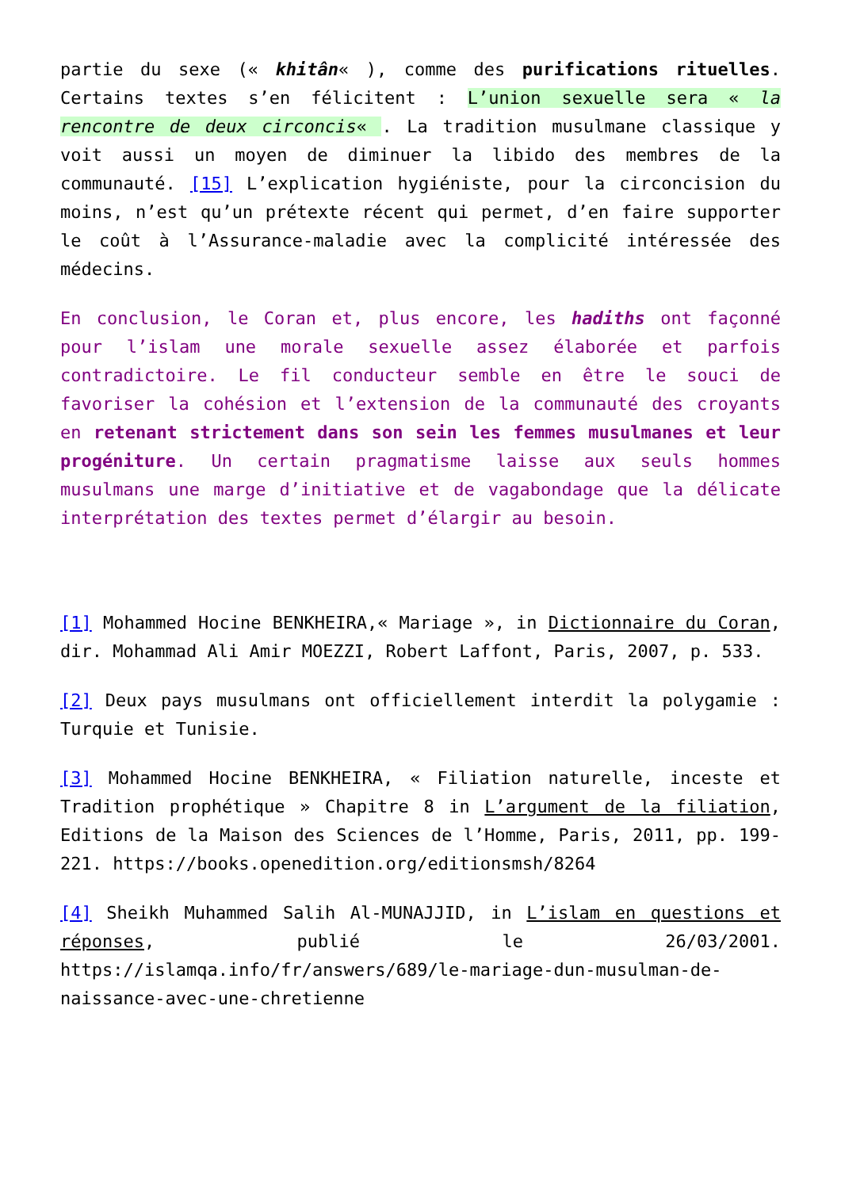partie du sexe (« khitân« ), comme des purifications rituelles. Certains textes s’en félicitent : L’union sexuelle sera « la rencontre de deux circoncis« . La tradition musulmane classique y voit aussi un moyen de diminuer la libido des membres de la communauté. [15] L’explication hygiéniste, pour la circoncision du moins, n’est qu’un prétexte récent qui permet, d’en faire supporter le coût à l’Assurance-maladie avec la complicité intéressée des médecins.
En conclusion, le Coran et, plus encore, les hadiths ont façonné pour l’islam une morale sexuelle assez élaborée et parfois contradictoire. Le fil conducteur semble en être le souci de favoriser la cohésion et l’extension de la communauté des croyants en retenant strictement dans son sein les femmes musulmanes et leur progéniture. Un certain pragmatisme laisse aux seuls hommes musulmans une marge d’initiative et de vagabondage que la délicate interprétation des textes permet d’élargir au besoin.
[1] Mohammed Hocine BENKHEIRA,« Mariage », in Dictionnaire du Coran, dir. Mohammad Ali Amir MOEZZI, Robert Laffont, Paris, 2007, p. 533.
[2] Deux pays musulmans ont officiellement interdit la polygamie : Turquie et Tunisie.
[3] Mohammed Hocine BENKHEIRA, « Filiation naturelle, inceste et Tradition prophétique » Chapitre 8 in L’argument de la filiation, Editions de la Maison des Sciences de l’Homme, Paris, 2011, pp. 199-221. https://books.openedition.org/editionsmsh/8264
[4] Sheikh Muhammed Salih Al-MUNAJJID, in L’islam en questions et réponses, publié le 26/03/2001. https://islamqa.info/fr/answers/689/le-mariage-dun-musulman-de-naissance-avec-une-chretienne